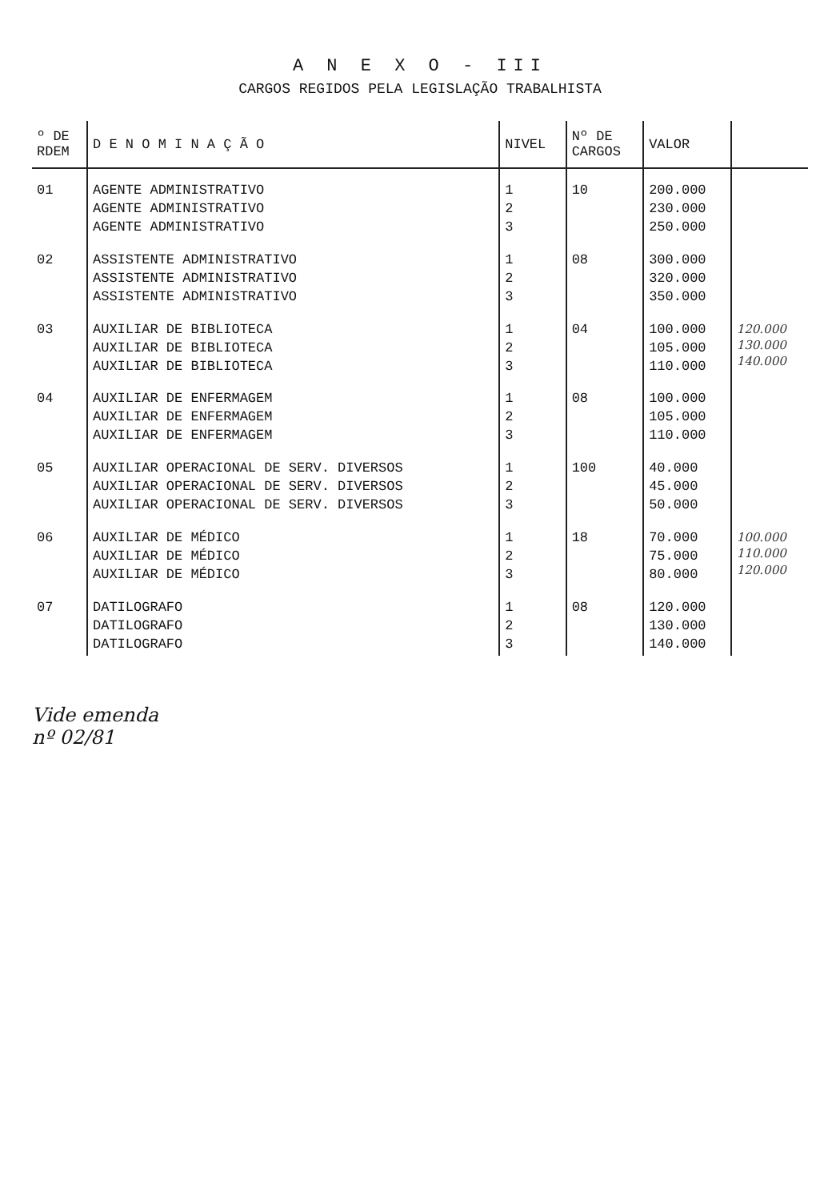A N E X O - III
CARGOS REGIDOS PELA LEGISLAÇÃO TRABALHISTA
| º DE RDEM | D E N O M I N A Ç Ã O | NIVEL | Nº DE CARGOS | VALOR | |
| --- | --- | --- | --- | --- | --- |
| 01 | AGENTE ADMINISTRATIVO AGENTE ADMINISTRATIVO AGENTE ADMINISTRATIVO | 1 2 3 | 10 | 200.000 230.000 250.000 | |
| 02 | ASSISTENTE ADMINISTRATIVO ASSISTENTE ADMINISTRATIVO ASSISTENTE ADMINISTRATIVO | 1 2 3 | 08 | 300.000 320.000 350.000 | |
| 03 | AUXILIAR DE BIBLIOTECA AUXILIAR DE BIBLIOTECA AUXILIAR DE BIBLIOTECA | 1 2 3 | 04 | 100.000 105.000 110.000 | 120.000 130.000 140.000 |
| 04 | AUXILIAR DE ENFERMAGEM AUXILIAR DE ENFERMAGEM AUXILIAR DE ENFERMAGEM | 1 2 3 | 08 | 100.000 105.000 110.000 | |
| 05 | AUXILIAR OPERACIONAL DE SERV. DIVERSOS AUXILIAR OPERACIONAL DE SERV. DIVERSOS AUXILIAR OPERACIONAL DE SERV. DIVERSOS | 1 2 3 | 100 | 40.000 45.000 50.000 | |
| 06 | AUXILIAR DE MÉDICO AUXILIAR DE MÉDICO AUXILIAR DE MÉDICO | 1 2 3 | 18 | 70.000 75.000 80.000 | 100.000 110.000 120.000 |
| 07 | DATILOGRAFO DATILOGRAFO DATILOGRAFO | 1 2 3 | 08 | 120.000 130.000 140.000 | |
Vide emenda
nº 02/81